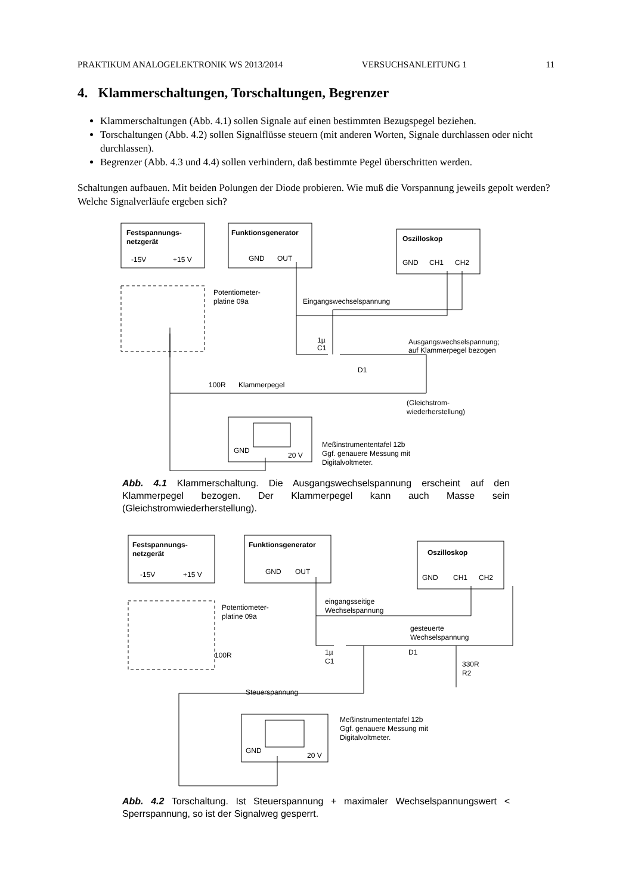PRAKTIKUM ANALOGELEKTRONIK WS 2013/2014 VERSUCHSANLEITUNG 1 11
4. Klammerschaltungen, Torschaltungen, Begrenzer
Klammerschaltungen (Abb. 4.1) sollen Signale auf einen bestimmten Bezugspegel beziehen.
Torschaltungen (Abb. 4.2) sollen Signalflüsse steuern (mit anderen Worten, Signale durchlassen oder nicht durchlassen).
Begrenzer (Abb. 4.3 und 4.4) sollen verhindern, daß bestimmte Pegel überschritten werden.
Schaltungen aufbauen. Mit beiden Polungen der Diode probieren. Wie muß die Vorspannung jeweils gepolt werden? Welche Signalverläufe ergeben sich?
Festspannungs-
netzgerät
-15V
+15 V
Funktionsgenerator
GND
OUT
Oszilloskop
GND
CH1
CH2
Potentiometer-
platine 09a
Eingangswechselspannung
1µ
C1
Ausgangswechselspannung;
auf Klammerpegel bezogen
D1
100R
Klammerpegel
(Gleichstrom-
wiederherstellung)
GND
20 V
Meßinstrumententafel 12b
Ggf. genauere Messung mit
Digitalvoltmeter.
Abb. 4.1 Klammerschaltung. Die Ausgangswechselspannung erscheint auf den Klammerpegel bezogen. Der Klammerpegel kann auch Masse sein (Gleichstromwiederherstellung).
Festspannungs-
netzgerät
-15V
+15 V
Funktionsgenerator
GND
OUT
Oszilloskop
GND
CH1
CH2
Potentiometer-
platine 09a
eingangsseitige
Wechselspannung
gesteuerte
Wechselspannung
1µ
C1
D1
330R
R2
100R
Steuerspannung
GND
20 V
Meßinstrumententafel 12b
Ggf. genauere Messung mit
Digitalvoltmeter.
Abb. 4.2 Torschaltung. Ist Steuerspannung + maximaler Wechselspannungswert < Sperrspannung, so ist der Signalweg gesperrt.